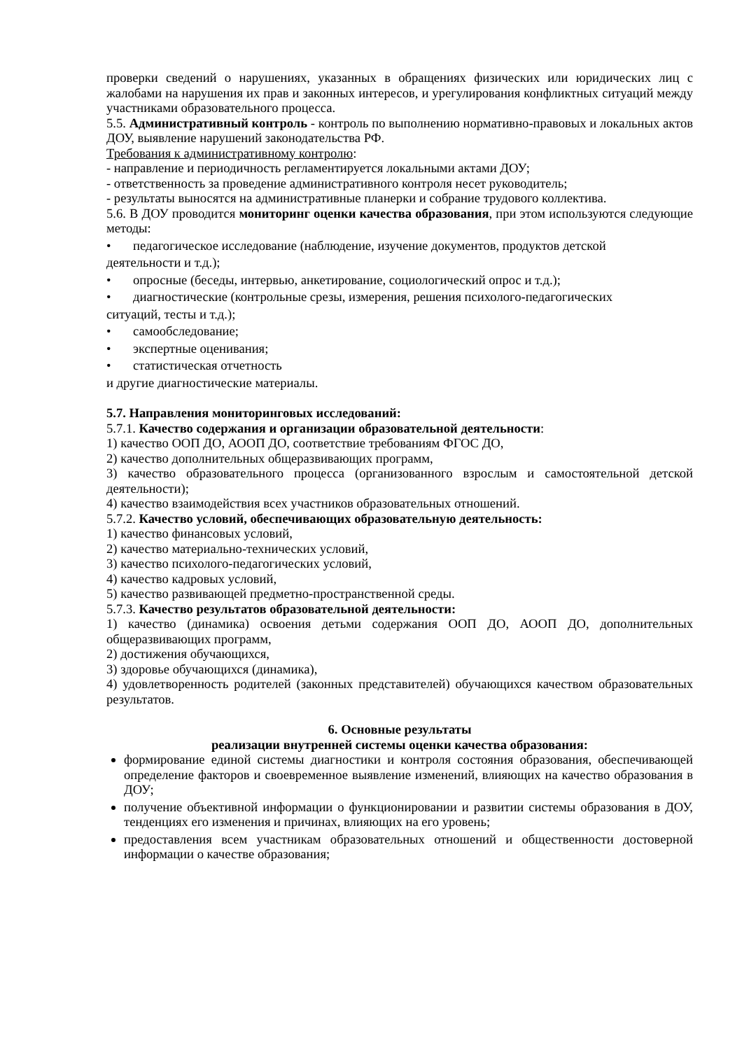проверки сведений о нарушениях, указанных в обращениях физических или юридических лиц с жалобами на нарушения их прав и законных интересов, и урегулирования конфликтных ситуаций между участниками образовательного процесса.
5.5. Административный контроль - контроль по выполнению нормативно-правовых и локальных актов ДОУ, выявление нарушений законодательства РФ.
Требования к административному контролю:
- направление и периодичность регламентируется локальными актами ДОУ;
- ответственность за проведение административного контроля несет руководитель;
- результаты выносятся на административные планерки и собрание трудового коллектива.
5.6. В ДОУ проводится мониторинг оценки качества образования, при этом используются следующие методы:
• педагогическое исследование (наблюдение, изучение документов, продуктов детской
деятельности и т.д.);
• опросные (беседы, интервью, анкетирование, социологический опрос и т.д.);
• диагностические (контрольные срезы, измерения, решения психолого-педагогических
ситуаций, тесты и т.д.);
• самообследование;
• экспертные оценивания;
• статистическая отчетность
и другие диагностические материалы.
5.7. Направления мониторинговых исследований:
5.7.1. Качество содержания и организации образовательной деятельности:
1) качество ООП ДО, АООП ДО, соответствие требованиям ФГОС ДО,
2) качество дополнительных общеразвивающих программ,
3) качество образовательного процесса (организованного взрослым и самостоятельной детской деятельности);
4) качество взаимодействия всех участников образовательных отношений.
5.7.2. Качество условий, обеспечивающих образовательную деятельность:
1) качество финансовых условий,
2) качество материально-технических условий,
3) качество психолого-педагогических условий,
4) качество кадровых условий,
5) качество развивающей предметно-пространственной среды.
5.7.3. Качество результатов образовательной деятельности:
1) качество (динамика) освоения детьми содержания ООП ДО, АООП ДО, дополнительных общеразвивающих программ,
2) достижения обучающихся,
3) здоровье обучающихся (динамика),
4) удовлетворенность родителей (законных представителей) обучающихся качеством образовательных результатов.
6. Основные результаты
реализации внутренней системы оценки качества образования:
формирование единой системы диагностики и контроля состояния образования, обеспечивающей определение факторов и своевременное выявление изменений, влияющих на качество образования в ДОУ;
получение объективной информации о функционировании и развитии системы образования в ДОУ, тенденциях его изменения и причинах, влияющих на его уровень;
предоставления всем участникам образовательных отношений и общественности достоверной информации о качестве образования;